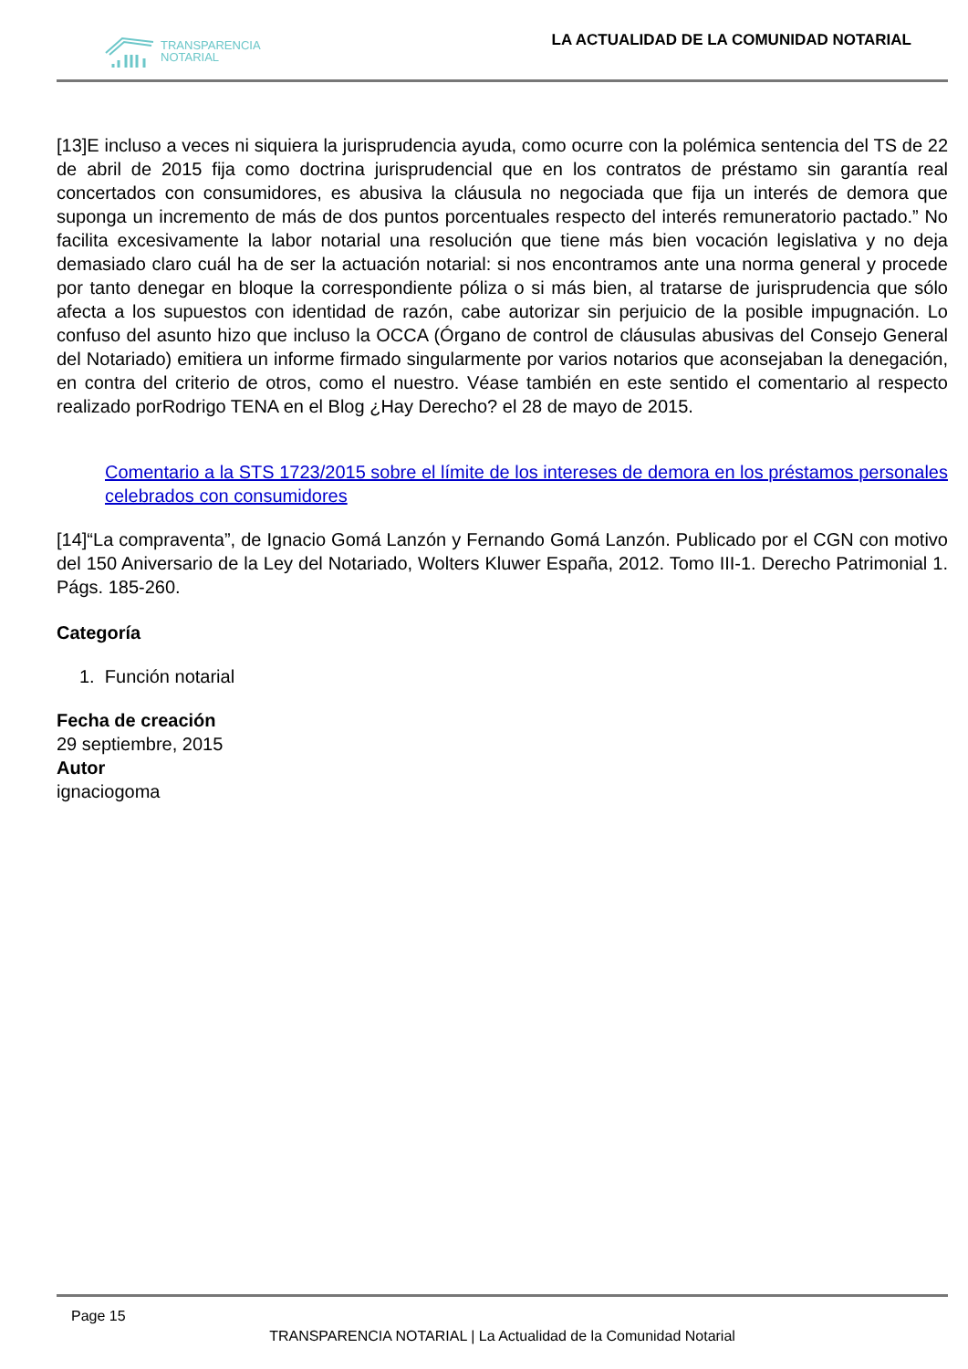TRANSPARENCIA
NOTARIAL
LA ACTUALIDAD DE LA COMUNIDAD NOTARIAL
[13]E incluso a veces ni siquiera la jurisprudencia ayuda, como ocurre con la polémica sentencia del TS de 22 de abril de 2015 fija como doctrina jurisprudencial que en los contratos de préstamo sin garantía real concertados con consumidores, es abusiva la cláusula no negociada que fija un interés de demora que suponga un incremento de más de dos puntos porcentuales respecto del interés remuneratorio pactado.” No facilita excesivamente la labor notarial una resolución que tiene más bien vocación legislativa y no deja demasiado claro cuál ha de ser la actuación notarial: si nos encontramos ante una norma general y procede por tanto denegar en bloque la correspondiente póliza o si más bien, al tratarse de jurisprudencia que sólo afecta a los supuestos con identidad de razón, cabe autorizar sin perjuicio de la posible impugnación. Lo confuso del asunto hizo que incluso la OCCA (Órgano de control de cláusulas abusivas del Consejo General del Notariado) emitiera un informe firmado singularmente por varios notarios que aconsejaban la denegación, en contra del criterio de otros, como el nuestro. Véase también en este sentido el comentario al respecto realizado porRodrigo TENA en el Blog ¿Hay Derecho? el 28 de mayo de 2015.
Comentario a la STS 1723/2015 sobre el límite de los intereses de demora en los préstamos personales celebrados con consumidores
[14]“La compraventa”, de Ignacio Gomá Lanzón y Fernando Gomá Lanzón. Publicado por el CGN con motivo del 150 Aniversario de la Ley del Notariado, Wolters Kluwer España, 2012. Tomo III-1. Derecho Patrimonial 1. Págs. 185-260.
Categoría
1. Función notarial
Fecha de creación
29 septiembre, 2015
Autor
ignaciogoma
Page 15
TRANSPARENCIA NOTARIAL | La Actualidad de la Comunidad Notarial